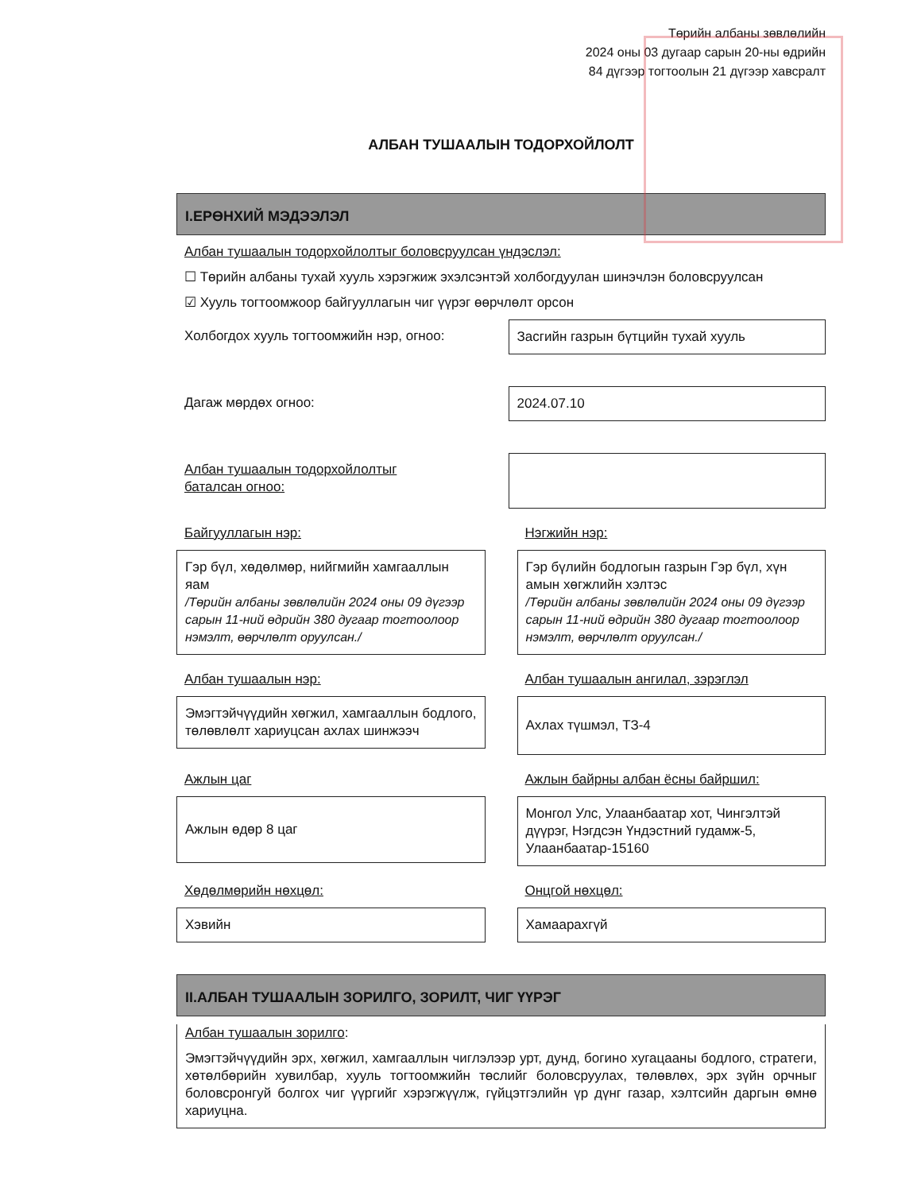Төрийн албаны зөвлөлийн
2024 оны 03 дугаар сарын 20-ны өдрийн
84 дүгээр тогтоолын 21 дүгээр хавсралт
АЛБАН ТУШААЛЫН ТОДОРХОЙЛОЛТ
I.ЕРӨНХИЙ МЭДЭЭЛЭЛ
Албан тушаалын тодорхойлолтыг боловсруулсан үндэслэл:
☐ Төрийн албаны тухай хууль хэрэгжиж эхэлсэнтэй холбогдуулан шинэчлэн боловсруулсан
☑ Хууль тогтоомжоор байгууллагын чиг үүрэг өөрчлөлт орсон
Холбогдох хууль тогтоомжийн нэр, огноо:
Засгийн газрын бүтцийн тухай хууль
Дагаж мөрдөх огноо: 2024.07.10
Албан тушаалын тодорхойлолтыг
баталсан огноо:
Байгууллагын нэр:
Гэр бүл, хөдөлмөр, нийгмийн хамгааллын яам
/Төрийн албаны зөвлөлийн 2024 оны 09 дүгээр сарын 11-ний өдрийн 380 дугаар тогтоолоор нэмэлт, өөрчлөлт оруулсан./
Нэгжийн нэр:
Гэр бүлийн бодлогын газрын Гэр бүл, хүн амын хөгжлийн хэлтэс
/Төрийн албаны зөвлөлийн 2024 оны 09 дүгээр сарын 11-ний өдрийн 380 дугаар тогтоолоор нэмэлт, өөрчлөлт оруулсан./
Албан тушаалын нэр:
Эмэгтэйчүүдийн хөгжил, хамгааллын бодлого, төлөвлөлт хариуцсан ахлах шинжээч
Албан тушаалын ангилал, зэрэглэл
Ахлах түшмэл, ТЗ-4
Ажлын цаг
Ажлын өдөр 8 цаг
Ажлын байрны албан ёсны байршил:
Монгол Улс, Улаанбаатар хот, Чингэлтэй дүүрэг, Нэгдсэн Үндэстний гудамж-5, Улаанбаатар-15160
Хөдөлмөрийн нөхцөл:
Хэвийн
Онцгой нөхцөл:
Хамаарахгүй
II.АЛБАН ТУШААЛЫН ЗОРИЛГО, ЗОРИЛТ, ЧИГ ҮҮРЭГ
Албан тушаалын зорилго:
Эмэгтэйчүүдийн эрх, хөгжил, хамгааллын чиглэлээр урт, дунд, богино хугацааны бодлого, стратеги, хөтөлбөрийн хувилбар, хууль тогтоомжийн төслийг боловсруулах, төлөвлөх, эрх зүйн орчныг боловсронгуй болгох чиг үүргийг хэрэгжүүлж, гүйцэтгэлийн үр дүнг газар, хэлтсийн даргын өмнө хариуцна.